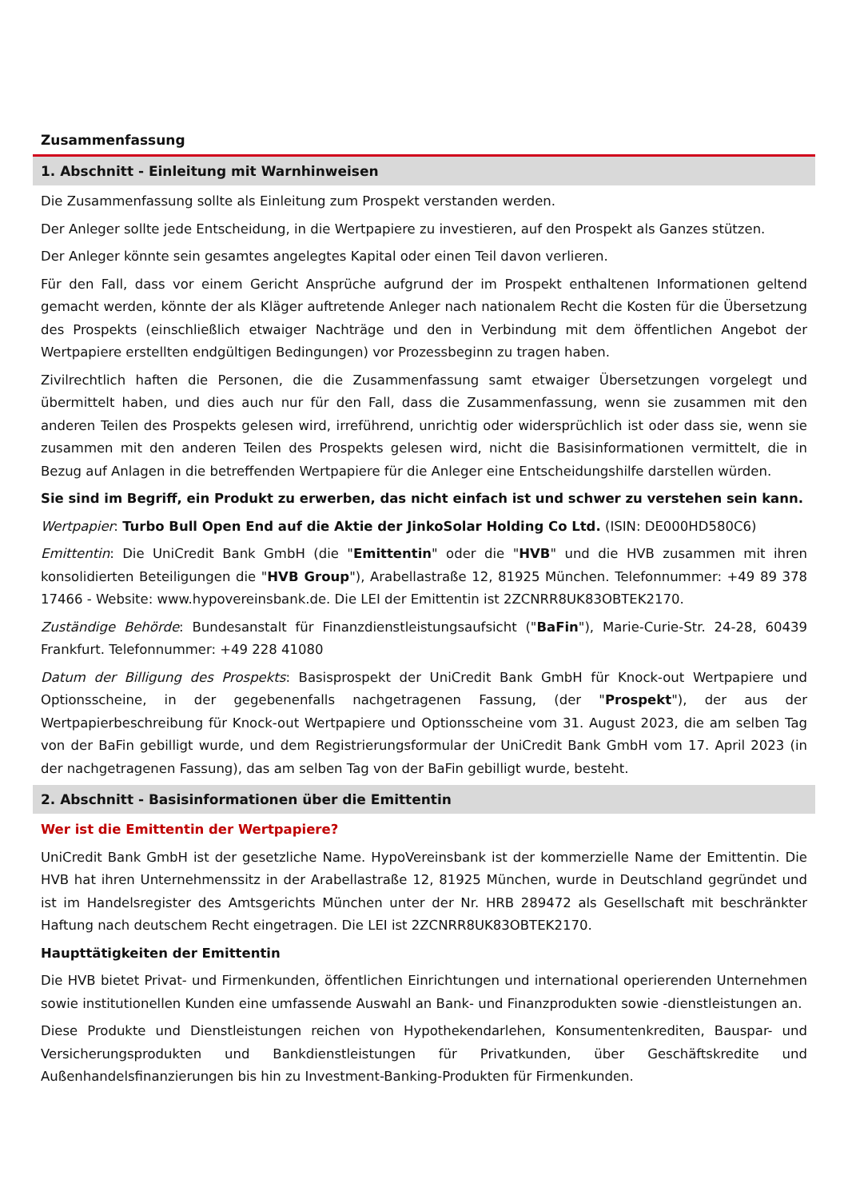Zusammenfassung
1. Abschnitt - Einleitung mit Warnhinweisen
Die Zusammenfassung sollte als Einleitung zum Prospekt verstanden werden.
Der Anleger sollte jede Entscheidung, in die Wertpapiere zu investieren, auf den Prospekt als Ganzes stützen.
Der Anleger könnte sein gesamtes angelegtes Kapital oder einen Teil davon verlieren.
Für den Fall, dass vor einem Gericht Ansprüche aufgrund der im Prospekt enthaltenen Informationen geltend gemacht werden, könnte der als Kläger auftretende Anleger nach nationalem Recht die Kosten für die Übersetzung des Prospekts (einschließlich etwaiger Nachträge und den in Verbindung mit dem öffentlichen Angebot der Wertpapiere erstellten endgültigen Bedingungen) vor Prozessbeginn zu tragen haben.
Zivilrechtlich haften die Personen, die die Zusammenfassung samt etwaiger Übersetzungen vorgelegt und übermittelt haben, und dies auch nur für den Fall, dass die Zusammenfassung, wenn sie zusammen mit den anderen Teilen des Prospekts gelesen wird, irreführend, unrichtig oder widersprüchlich ist oder dass sie, wenn sie zusammen mit den anderen Teilen des Prospekts gelesen wird, nicht die Basisinformationen vermittelt, die in Bezug auf Anlagen in die betreffenden Wertpapiere für die Anleger eine Entscheidungshilfe darstellen würden.
Sie sind im Begriff, ein Produkt zu erwerben, das nicht einfach ist und schwer zu verstehen sein kann.
Wertpapier: Turbo Bull Open End auf die Aktie der JinkoSolar Holding Co Ltd. (ISIN: DE000HD580C6)
Emittentin: Die UniCredit Bank GmbH (die "Emittentin" oder die "HVB" und die HVB zusammen mit ihren konsolidierten Beteiligungen die "HVB Group"), Arabellastraße 12, 81925 München. Telefonnummer: +49 89 378 17466 - Website: www.hypovereinsbank.de. Die LEI der Emittentin ist 2ZCNRR8UK83OBTEK2170.
Zuständige Behörde: Bundesanstalt für Finanzdienstleistungsaufsicht ("BaFin"), Marie-Curie-Str. 24-28, 60439 Frankfurt. Telefonnummer: +49 228 41080
Datum der Billigung des Prospekts: Basisprospekt der UniCredit Bank GmbH für Knock-out Wertpapiere und Optionsscheine, in der gegebenenfalls nachgetragenen Fassung, (der "Prospekt"), der aus der Wertpapierbeschreibung für Knock-out Wertpapiere und Optionsscheine vom 31. August 2023, die am selben Tag von der BaFin gebilligt wurde, und dem Registrierungsformular der UniCredit Bank GmbH vom 17. April 2023 (in der nachgetragenen Fassung), das am selben Tag von der BaFin gebilligt wurde, besteht.
2. Abschnitt - Basisinformationen über die Emittentin
Wer ist die Emittentin der Wertpapiere?
UniCredit Bank GmbH ist der gesetzliche Name. HypoVereinsbank ist der kommerzielle Name der Emittentin. Die HVB hat ihren Unternehmenssitz in der Arabellastraße 12, 81925 München, wurde in Deutschland gegründet und ist im Handelsregister des Amtsgerichts München unter der Nr. HRB 289472 als Gesellschaft mit beschränkter Haftung nach deutschem Recht eingetragen. Die LEI ist 2ZCNRR8UK83OBTEK2170.
Haupttätigkeiten der Emittentin
Die HVB bietet Privat- und Firmenkunden, öffentlichen Einrichtungen und international operierenden Unternehmen sowie institutionellen Kunden eine umfassende Auswahl an Bank- und Finanzprodukten sowie -dienstleistungen an.
Diese Produkte und Dienstleistungen reichen von Hypothekendarlehen, Konsumentenkrediten, Bauspar- und Versicherungsprodukten und Bankdienstleistungen für Privatkunden, über Geschäftskredite und Außenhandelsfinanzierungen bis hin zu Investment-Banking-Produkten für Firmenkunden.